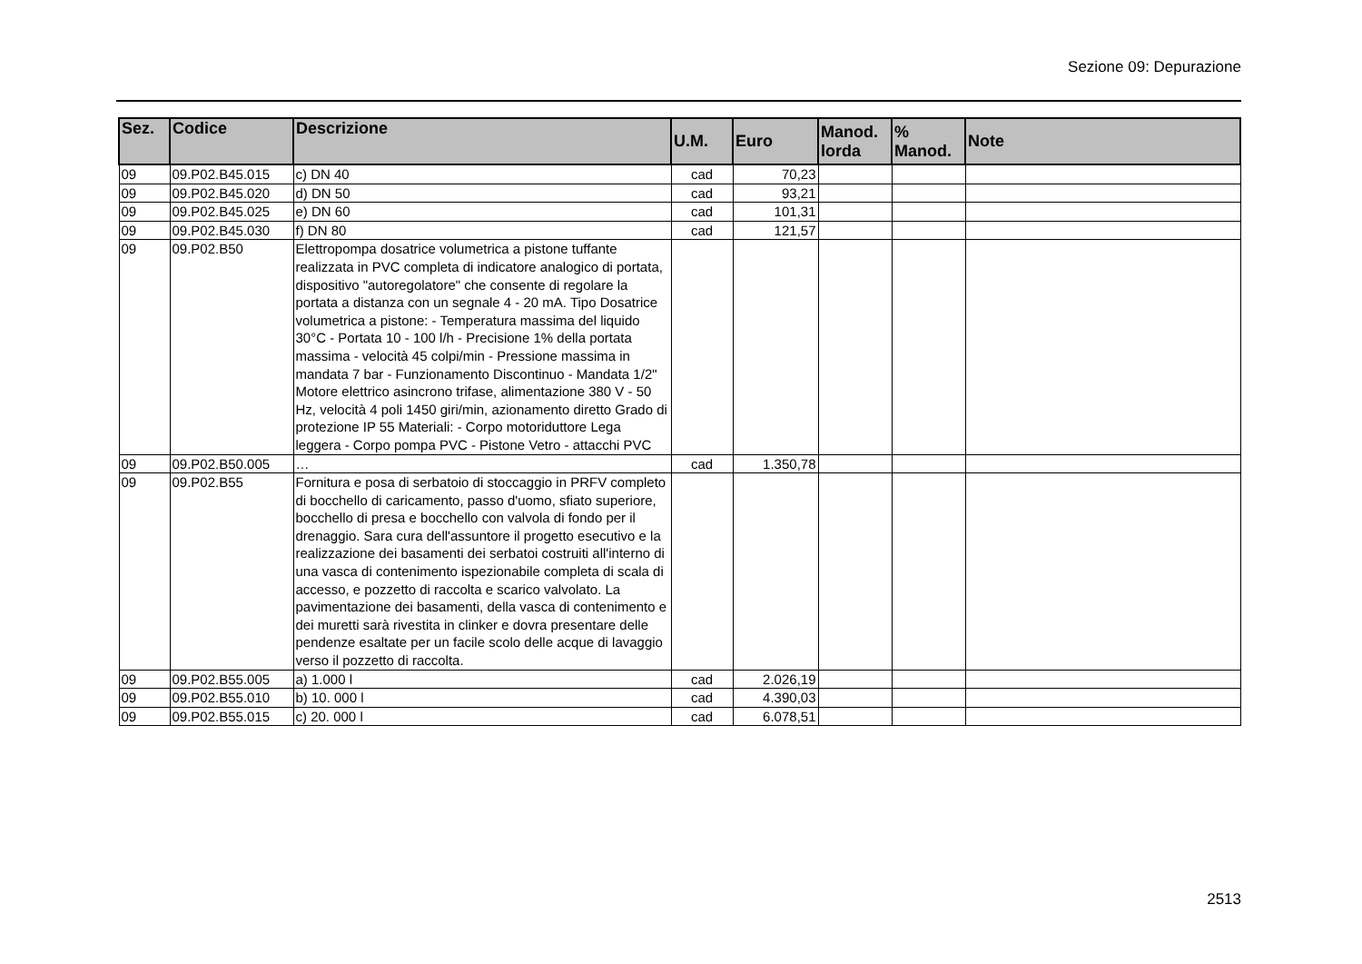Sezione 09: Depurazione
| Sez. | Codice | Descrizione | U.M. | Euro | Manod. lorda | % Manod. | Note |
| --- | --- | --- | --- | --- | --- | --- | --- |
| 09 | 09.P02.B45.015 | c) DN 40 | cad | 70,23 | | | |
| 09 | 09.P02.B45.020 | d) DN 50 | cad | 93,21 | | | |
| 09 | 09.P02.B45.025 | e) DN 60 | cad | 101,31 | | | |
| 09 | 09.P02.B45.030 | f) DN 80 | cad | 121,57 | | | |
| 09 | 09.P02.B50 | Elettropompa dosatrice volumetrica a pistone tuffante realizzata in PVC completa di indicatore analogico di portata, dispositivo "autoregolatore" che consente di regolare la portata a distanza con un segnale 4 - 20 mA. Tipo Dosatrice volumetrica a pistone: - Temperatura massima del liquido 30°C - Portata 10 - 100 l/h - Precisione 1% della portata massima - velocità 45 colpi/min - Pressione massima in mandata 7 bar - Funzionamento Discontinuo - Mandata 1/2" Motore elettrico asincrono trifase, alimentazione 380 V - 50 Hz, velocità 4 poli 1450 giri/min, azionamento diretto Grado di protezione IP 55 Materiali: - Corpo motoriduttore Lega leggera - Corpo pompa PVC - Pistone Vetro - attacchi PVC | | | | | |
| 09 | 09.P02.B50.005 | … | cad | 1.350,78 | | | |
| 09 | 09.P02.B55 | Fornitura e posa di serbatoio di stoccaggio in PRFV completo di bocchello di caricamento, passo d'uomo, sfiato superiore, bocchello di presa e bocchello con valvola di fondo per il drenaggio. Sara cura dell'assuntore il progetto esecutivo e la realizzazione dei basamenti dei serbatoi costruiti all'interno di una vasca di contenimento ispezionabile completa di scala di accesso, e pozzetto di raccolta e scarico valvolato. La pavimentazione dei basamenti, della vasca di contenimento e dei muretti sarà rivestita in clinker e dovra presentare delle pendenze esaltate per un facile scolo delle acque di lavaggio verso il pozzetto di raccolta. | | | | | |
| 09 | 09.P02.B55.005 | a) 1.000 l | cad | 2.026,19 | | | |
| 09 | 09.P02.B55.010 | b) 10. 000 l | cad | 4.390,03 | | | |
| 09 | 09.P02.B55.015 | c) 20. 000 l | cad | 6.078,51 | | | |
2513